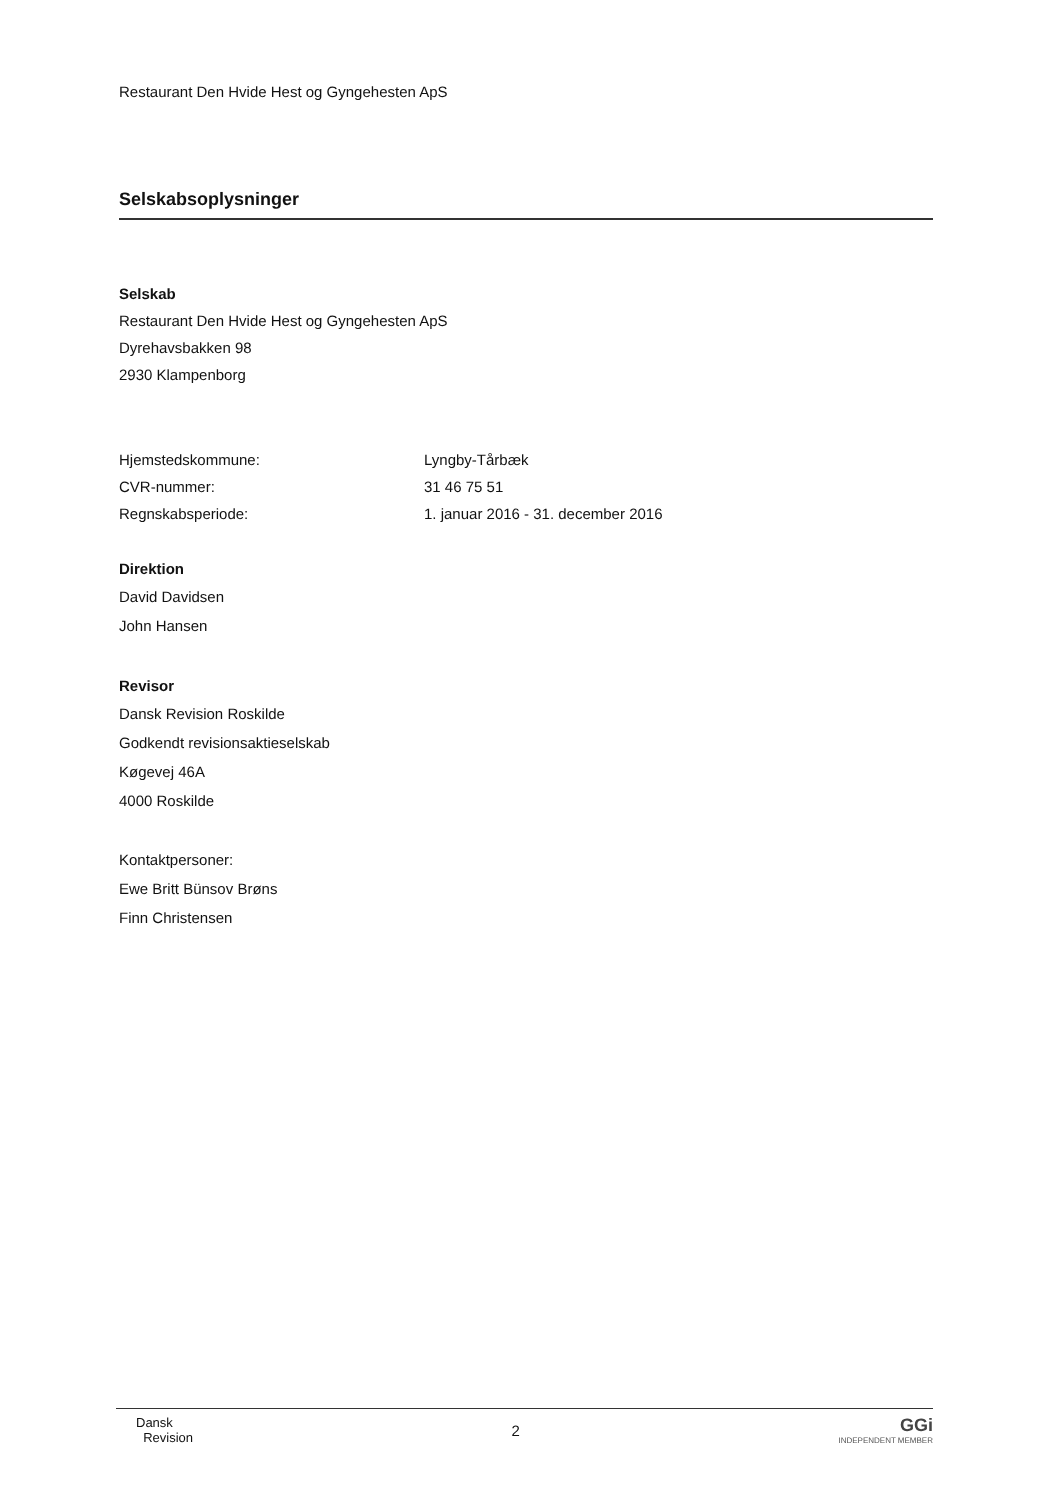Restaurant Den Hvide Hest og Gyngehesten ApS
Selskabsoplysninger
Selskab
Restaurant Den Hvide Hest og Gyngehesten ApS
Dyrehavsbakken 98
2930 Klampenborg
Hjemstedskommune: Lyngby-Tårbæk
CVR-nummer: 31 46 75 51
Regnskabsperiode: 1. januar 2016 - 31. december 2016
Direktion
David Davidsen
John Hansen
Revisor
Dansk Revision Roskilde
Godkendt revisionsaktieselskab
Køgevej 46A
4000 Roskilde
Kontaktpersoner:
Ewe Britt Bünsov Brøns
Finn Christensen
Dansk
Revision
2
GGi
INDEPENDENT MEMBER